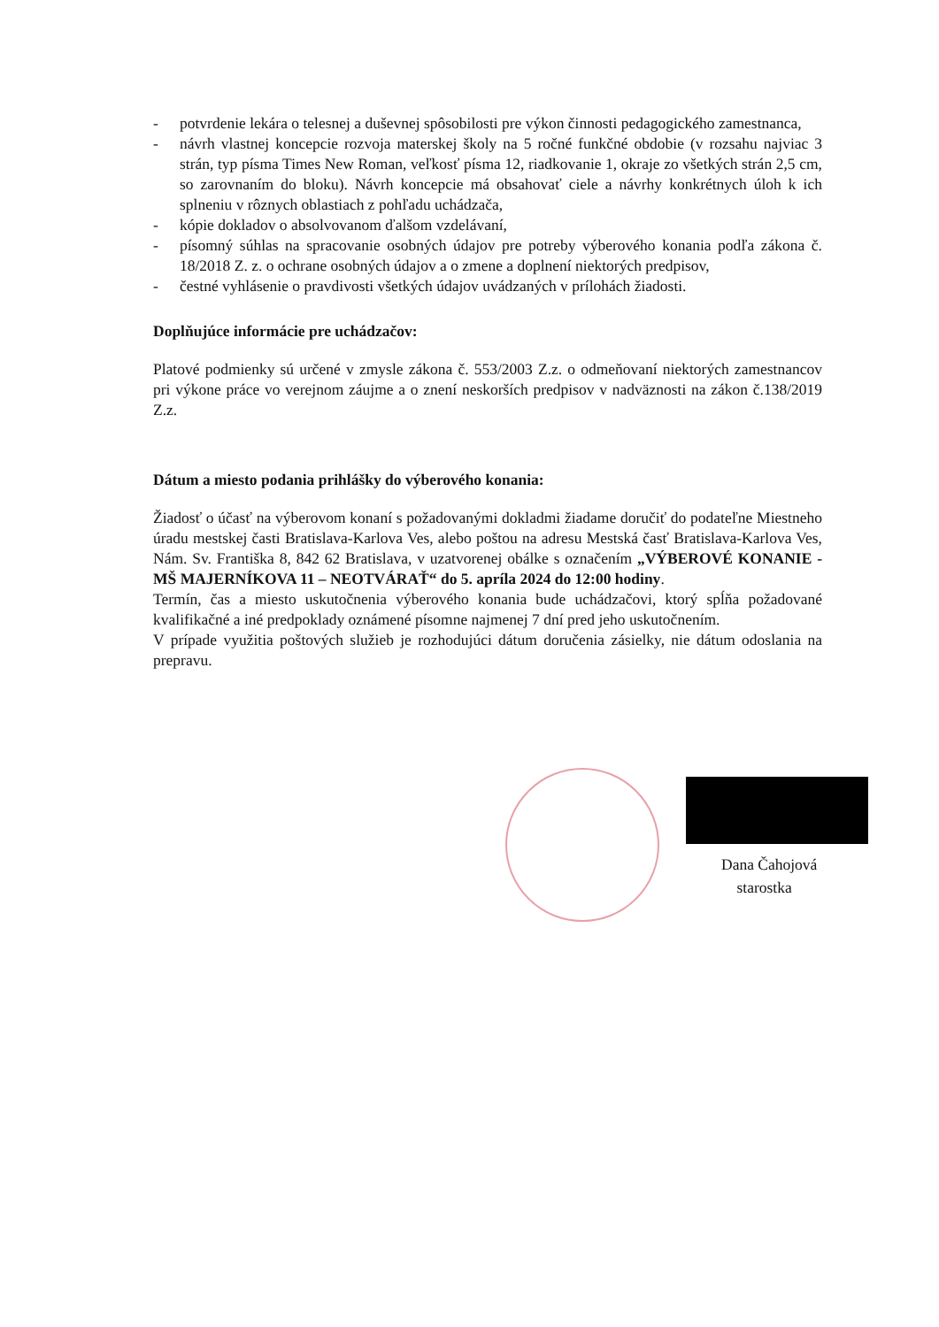- potvrdenie lekára o telesnej a duševnej spôsobilosti pre výkon činnosti pedagogického zamestnanca,
- návrh vlastnej koncepcie rozvoja materskej školy na 5 ročné funkčné obdobie (v rozsahu najviac 3 strán, typ písma Times New Roman, veľkosť písma 12, riadkovanie 1, okraje zo všetkých strán 2,5 cm, so zarovnaním do bloku). Návrh koncepcie má obsahovať ciele a návrhy konkrétnych úloh k ich splneniu v rôznych oblastiach z pohľadu uchádzača,
- kópie dokladov o absolvovanom ďalšom vzdelávaní,
- písomný súhlas na spracovanie osobných údajov pre potreby výberového konania podľa zákona č. 18/2018 Z. z. o ochrane osobných údajov a o zmene a doplnení niektorých predpisov,
- čestné vyhlásenie o pravdivosti všetkých údajov uvádzaných v prílohách žiadosti.
Doplňujúce informácie pre uchádzačov:
Platové podmienky sú určené v zmysle zákona č. 553/2003 Z.z. o odmeňovaní niektorých zamestnancov pri výkone práce vo verejnom záujme a o znení neskorších predpisov v nadväznosti na zákon č.138/2019 Z.z.
Dátum a miesto podania prihlášky do výberového konania:
Žiadosť o účasť na výberovom konaní s požadovanými dokladmi žiadame doručiť do podateľne Miestneho úradu mestskej časti Bratislava-Karlova Ves, alebo poštou na adresu Mestská časť Bratislava-Karlova Ves, Nám. Sv. Františka 8, 842 62 Bratislava, v uzatvorenej obálke s označením „VÝBEROVÉ KONANIE - MŠ MAJERNÍKOVA 11 – NEOTVÁRAŤ“ do 5. apríla 2024 do 12:00 hodiny.
Termín, čas a miesto uskutočnenia výberového konania bude uchádzačovi, ktorý spĺňa požadované kvalifikačné a iné predpoklady oznámené písomne najmenej 7 dní pred jeho uskutočnením.
V prípade využitia poštových služieb je rozhodujúci dátum doručenia zásielky, nie dátum odoslania na prepravu.
Dana Čahojová
starostka